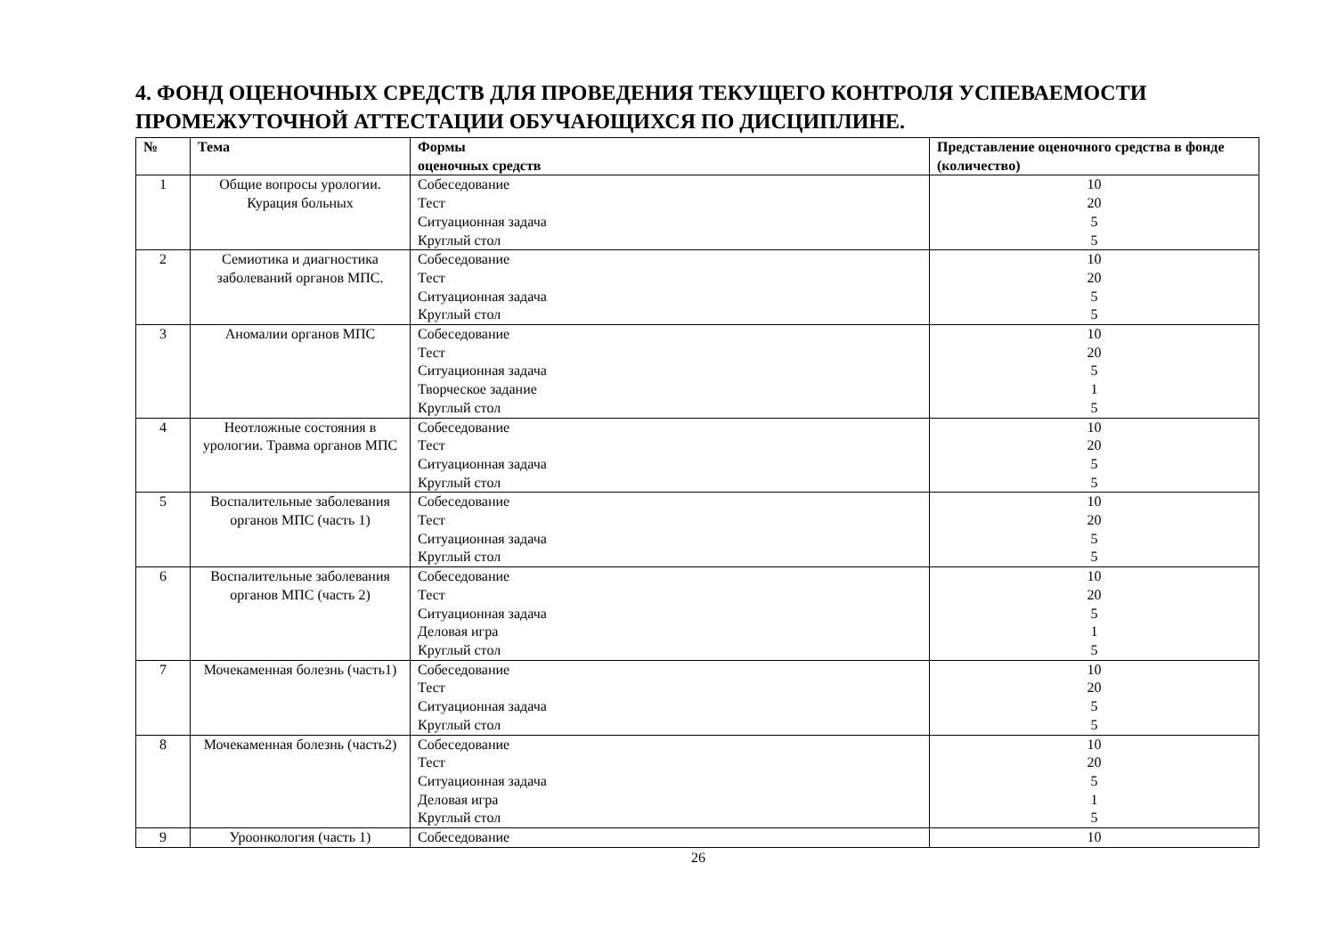4. ФОНД ОЦЕНОЧНЫХ СРЕДСТВ ДЛЯ ПРОВЕДЕНИЯ ТЕКУЩЕГО КОНТРОЛЯ УСПЕВАЕМОСТИ ПРОМЕЖУТОЧНОЙ АТТЕСТАЦИИ ОБУЧАЮЩИХСЯ ПО ДИСЦИПЛИНЕ.
| № | Тема | Формы оценочных средств | Представление оценочного средства в фонде (количество) |
| --- | --- | --- | --- |
| 1 | Общие вопросы урологии. Курация больных | Собеседование Тест Ситуационная задача Круглый стол | 10 20 5 5 |
| 2 | Семиотика и диагностика заболеваний органов МПС. | Собеседование Тест Ситуационная задача Круглый стол | 10 20 5 5 |
| 3 | Аномалии органов МПС | Собеседование Тест Ситуационная задача Творческое задание Круглый стол | 10 20 5 1 5 |
| 4 | Неотложные состояния в урологии. Травма органов МПС | Собеседование Тест Ситуационная задача Круглый стол | 10 20 5 5 |
| 5 | Воспалительные заболевания органов МПС (часть 1) | Собеседование Тест Ситуационная задача Круглый стол | 10 20 5 5 |
| 6 | Воспалительные заболевания органов МПС (часть 2) | Собеседование Тест Ситуационная задача Деловая игра Круглый стол | 10 20 5 1 5 |
| 7 | Мочекаменная болезнь (часть1) | Собеседование Тест Ситуационная задача Круглый стол | 10 20 5 5 |
| 8 | Мочекаменная болезнь (часть2) | Собеседование Тест Ситуационная задача Деловая игра Круглый стол | 10 20 5 1 5 |
| 9 | Уроонкология (часть 1) | Собеседование | 10 |
26